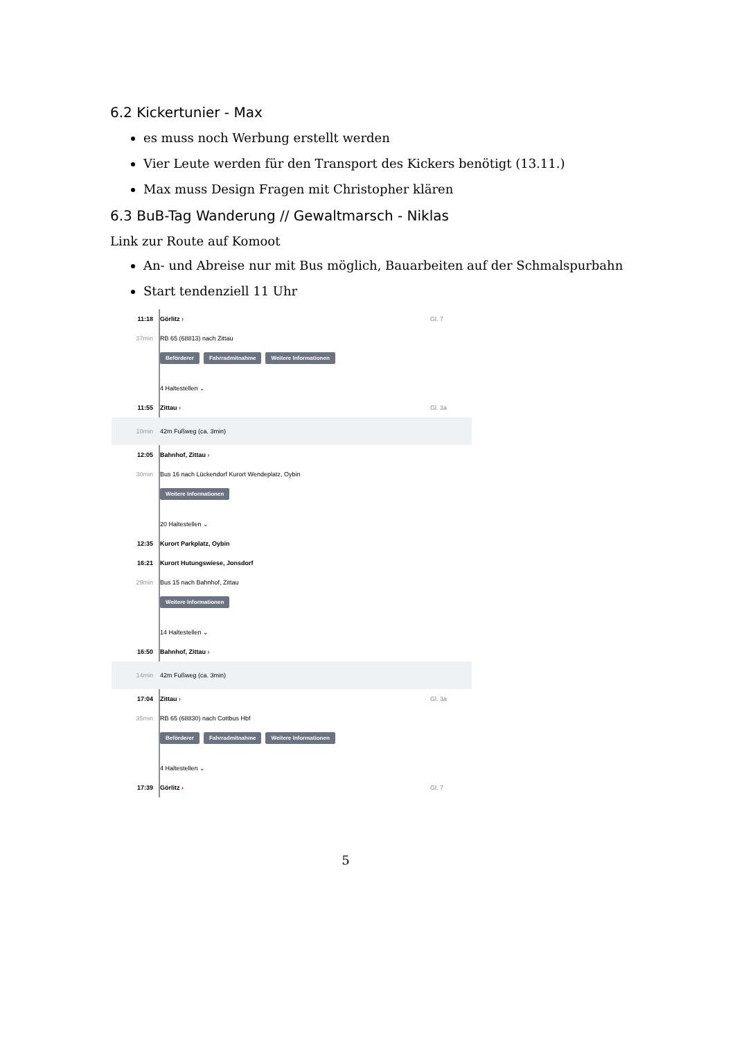6.2 Kickertunier - Max
es muss noch Werbung erstellt werden
Vier Leute werden für den Transport des Kickers benötigt (13.11.)
Max muss Design Fragen mit Christopher klären
6.3 BuB-Tag Wanderung // Gewaltmarsch - Niklas
Link zur Route auf Komoot
An- und Abreise nur mit Bus möglich, Bauarbeiten auf der Schmalspurbahn
Start tendenziell 11 Uhr
11:18 Görlitz › Gl. 7
37min RB 65 (68813) nach Zittau
Beförderer Fahrradmitnahme Weitere Informationen
4 Haltestellen ⌄
11:55 Zittau › Gl. 3a
10min 42m Fußweg (ca. 3min)
12:05 Bahnhof, Zittau ›
30min Bus 16 nach Lückendorf Kurort Wendeplatz, Oybin
Weitere Informationen
20 Haltestellen ⌄
12:35 Kurort Parkplatz, Oybin
16:21 Kurort Hutungswiese, Jonsdorf
29min Bus 15 nach Bahnhof, Zittau
Weitere Informationen
14 Haltestellen ⌄
16:50 Bahnhof, Zittau ›
14min 42m Fußweg (ca. 3min)
17:04 Zittau › Gl. 3a
35min RB 65 (68830) nach Cottbus Hbf
Beförderer Fahrradmitnahme Weitere Informationen
4 Haltestellen ⌄
17:39 Görlitz › Gl. 7
5